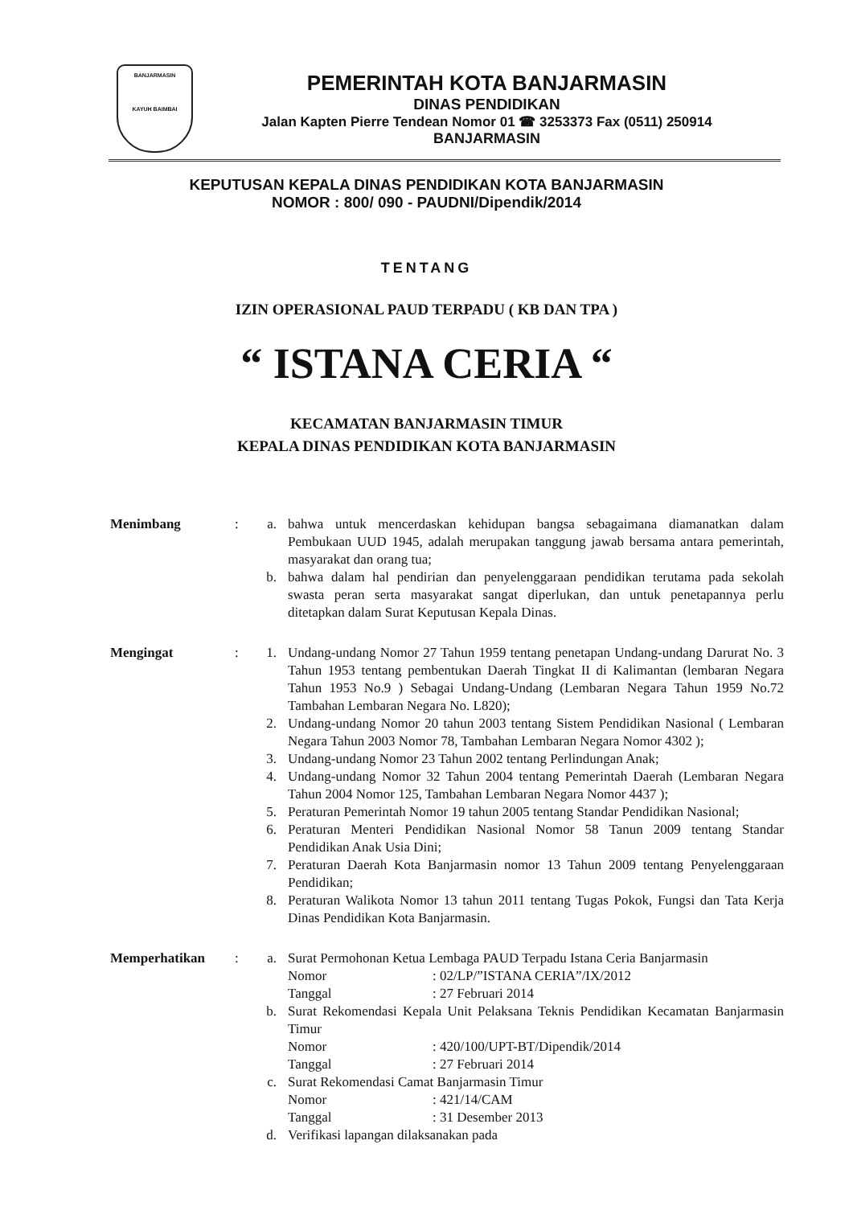BANJARMASIN
KAYUH BAIMBAI
PEMERINTAH KOTA BANJARMASIN
DINAS PENDIDIKAN
Jalan Kapten Pierre Tendean Nomor 01 ☎ 3253373 Fax (0511) 250914
BANJARMASIN
KEPUTUSAN KEPALA DINAS PENDIDIKAN KOTA BANJARMASIN
NOMOR : 800/ 090 - PAUDNI/Dipendik/2014
TENTANG
IZIN OPERASIONAL PAUD TERPADU ( KB DAN TPA )
“ ISTANA CERIA “
KECAMATAN BANJARMASIN TIMUR
KEPALA DINAS PENDIDIKAN KOTA BANJARMASIN
Menimbang : a. bahwa untuk mencerdaskan kehidupan bangsa sebagaimana diamanatkan dalam Pembukaan UUD 1945, adalah merupakan tanggung jawab bersama antara pemerintah, masyarakat dan orang tua;
b. bahwa dalam hal pendirian dan penyelenggaraan pendidikan terutama pada sekolah swasta peran serta masyarakat sangat diperlukan, dan untuk penetapannya perlu ditetapkan dalam Surat Keputusan Kepala Dinas.
Mengingat : 1. Undang-undang Nomor 27 Tahun 1959 tentang penetapan Undang-undang Darurat No. 3 Tahun 1953 tentang pembentukan Daerah Tingkat II di Kalimantan (lembaran Negara Tahun 1953 No.9 ) Sebagai Undang-Undang (Lembaran Negara Tahun 1959 No.72 Tambahan Lembaran Negara No. L820);
2. Undang-undang Nomor 20 tahun 2003 tentang Sistem Pendidikan Nasional ( Lembaran Negara Tahun 2003 Nomor 78, Tambahan Lembaran Negara Nomor 4302 );
3. Undang-undang Nomor 23 Tahun 2002 tentang Perlindungan Anak;
4. Undang-undang Nomor 32 Tahun 2004 tentang Pemerintah Daerah (Lembaran Negara Tahun 2004 Nomor 125, Tambahan Lembaran Negara Nomor 4437 );
5. Peraturan Pemerintah Nomor 19 tahun 2005 tentang Standar Pendidikan Nasional;
6. Peraturan Menteri Pendidikan Nasional Nomor 58 Tanun 2009 tentang Standar Pendidikan Anak Usia Dini;
7. Peraturan Daerah Kota Banjarmasin nomor 13 Tahun 2009 tentang Penyelenggaraan Pendidikan;
8. Peraturan Walikota Nomor 13 tahun 2011 tentang Tugas Pokok, Fungsi dan Tata Kerja Dinas Pendidikan Kota Banjarmasin.
Memperhatikan : a. Surat Permohonan Ketua Lembaga PAUD Terpadu Istana Ceria Banjarmasin
Nomor: 02/LP/”ISTANA CERIA”/IX/2012
Tanggal: 27 Februari 2014
b. Surat Rekomendasi Kepala Unit Pelaksana Teknis Pendidikan Kecamatan Banjarmasin Timur
Nomor: 420/100/UPT-BT/Dipendik/2014
Tanggal: 27 Februari 2014
c. Surat Rekomendasi Camat Banjarmasin Timur
Nomor: 421/14/CAM
Tanggal: 31 Desember 2013
d. Verifikasi lapangan dilaksanakan pada